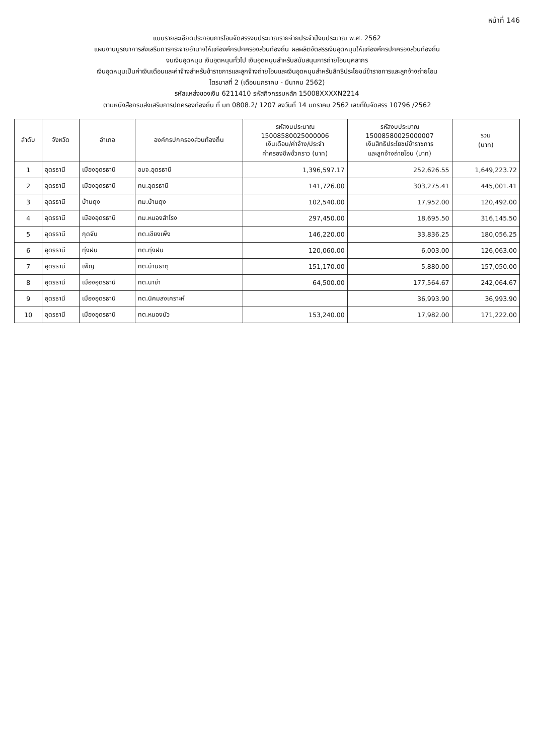หน้าที่ 146
แบบรายละเอียดประกอบการโอนจัดสรรงบประมาณรายจ่ายประจำปีงบประมาณ พ.ศ. 2562
แผนงานบูรณาการส่งเสริมการกระจายอำนาจให้แก่องค์กรปกครองส่วนท้องถิ่น ผลผลิตจัดสรรเงินอุดหนุนให้แก่องค์กรปกครองส่วนท้องถิ่น
งบเงินอุดหนุน เงินอุดหนุนทั่วไป เงินอุดหนุนสำหรับสนับสนุนการถ่ายโอนบุคลากร
เงินอุดหนุนเป็นค่าเงินเดือนและค่าจ้างสำหรับข้าราชการและลูกจ้างถ่ายโอนและเงินอุดหนุนสำหรับสิทธิประโยชน์ข้าราชการและลูกจ้างถ่ายโอน
ไตรมาสที่ 2 (เดือนมกราคม - มีนาคม 2562)
รหัสแหล่งของเงิน 6211410 รหัสกิจกรรมหลัก 15008XXXXN2214
ตามหนังสือกรมส่งเสริมการปกครองท้องถิ่น ที่ มท 0808.2/ 1207 ลงวันที่ 14 มกราคม 2562 เลขที่ใบจัดสรร 10796 /2562
| ลำดับ | จังหวัด | อำเภอ | องค์กรปกครองส่วนท้องถิ่น | รหัสงบประมาณ 15008580025000006 เงินเดือน/ค่าจ้าง/ประจำ ค่าครองชีพชั่วคราว (บาท) | รหัสงบประมาณ 15008580025000007 เงินสิทธิประโยชน์ข้าราชการ และลูกจ้างถ่ายโอน (บาท) | รวม (บาท) |
| --- | --- | --- | --- | --- | --- | --- |
| 1 | อุดรธานี | เมืองอุดรธานี | อบจ.อุดรธานี | 1,396,597.17 | 252,626.55 | 1,649,223.72 |
| 2 | อุดรธานี | เมืองอุดรธานี | ทน.อุดรธานี | 141,726.00 | 303,275.41 | 445,001.41 |
| 3 | อุดรธานี | บ้านดุง | ทม.บ้านดุง | 102,540.00 | 17,952.00 | 120,492.00 |
| 4 | อุดรธานี | เมืองอุดรธานี | ทม.หนองสำโรง | 297,450.00 | 18,695.50 | 316,145.50 |
| 5 | อุดรธานี | กุดจับ | ทต.เชียงเพ็ง | 146,220.00 | 33,836.25 | 180,056.25 |
| 6 | อุดรธานี | ทุ่งฝน | ทต.ทุ่งฝน | 120,060.00 | 6,003.00 | 126,063.00 |
| 7 | อุดรธานี | เพ็ญ | ทต.บ้านธาตุ | 151,170.00 | 5,880.00 | 157,050.00 |
| 8 | อุดรธานี | เมืองอุดรธานี | ทต.นาข่า | 64,500.00 | 177,564.67 | 242,064.67 |
| 9 | อุดรธานี | เมืองอุดรธานี | ทต.นิคมสงเคราะห์ | | 36,993.90 | 36,993.90 |
| 10 | อุดรธานี | เมืองอุดรธานี | ทต.หนองบัว | 153,240.00 | 17,982.00 | 171,222.00 |